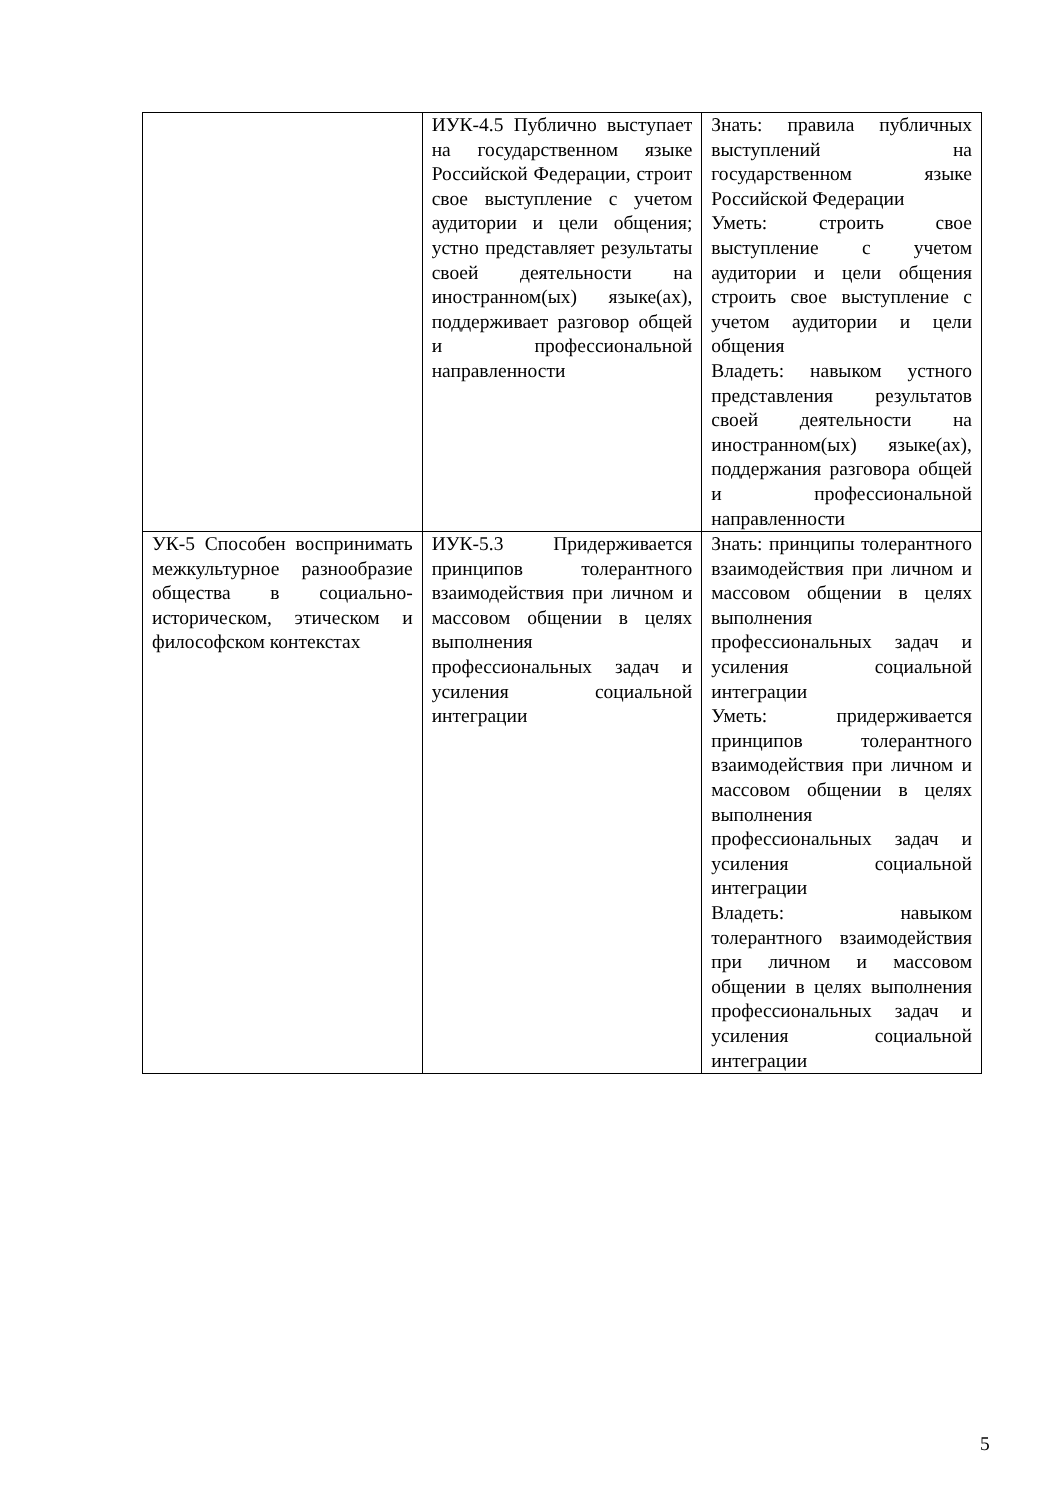| | ИУК-4.5 Публично выступает на государственном языке Российской Федерации, строит свое выступление с учетом аудитории и цели общения; устно представляет результаты своей деятельности на иностранном(ых) языке(ах), поддерживает разговор общей и профессиональной направленности | Знать: правила публичных выступлений на государственном языке Российской Федерации Уметь: строить свое выступление с учетом аудитории и цели общения строить свое выступление с учетом аудитории и цели общения Владеть: навыком устного представления результатов своей деятельности на иностранном(ых) языке(ах), поддержания разговора общей и профессиональной направленности |
| УК-5 Способен воспринимать межкультурное разнообразие общества в социально-историческом, этическом и философском контекстах | ИУК-5.3 Придерживается принципов толерантного взаимодействия при личном и массовом общении в целях выполнения профессиональных задач и усиления социальной интеграции | Знать: принципы толерантного взаимодействия при личном и массовом общении в целях выполнения профессиональных задач и усиления социальной интеграции Уметь: придерживается принципов толерантного взаимодействия при личном и массовом общении в целях выполнения профессиональных задач и усиления социальной интеграции Владеть: навыком толерантного взаимодействия при личном и массовом общении в целях выполнения профессиональных задач и усиления социальной интеграции |
5